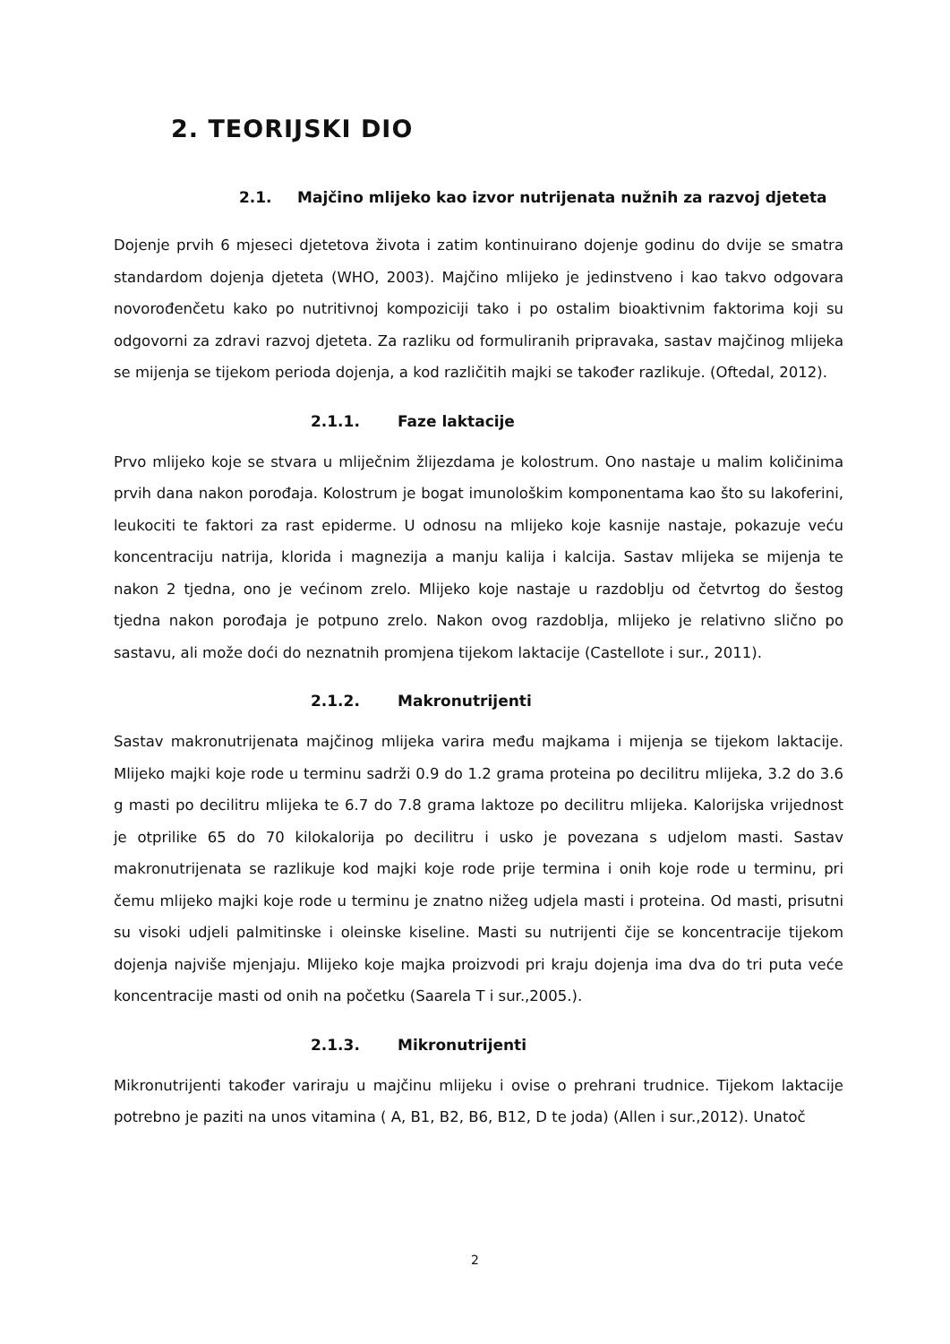2. TEORIJSKI DIO
2.1. Majčino mlijeko kao izvor nutrijenata nužnih za razvoj djeteta
Dojenje prvih 6 mjeseci djetetova života i zatim kontinuirano dojenje godinu do dvije se smatra standardom dojenja djeteta (WHO, 2003). Majčino mlijeko je jedinstveno i kao takvo odgovara novorođenčetu kako po nutritivnoj kompoziciji tako i po ostalim bioaktivnim faktorima koji su odgovorni za zdravi razvoj djeteta. Za razliku od formuliranih pripravaka, sastav majčinog mlijeka se mijenja se tijekom perioda dojenja, a kod različitih majki se također razlikuje. (Oftedal, 2012).
2.1.1. Faze laktacije
Prvo mlijeko koje se stvara u mliječnim žlijezdama je kolostrum. Ono nastaje u malim količinima prvih dana nakon porođaja. Kolostrum je bogat imunološkim komponentama kao što su lakoferini, leukociti te faktori za rast epiderme. U odnosu na mlijeko koje kasnije nastaje, pokazuje veću koncentraciju natrija, klorida i magnezija a manju kalija i kalcija. Sastav mlijeka se mijenja te nakon 2 tjedna, ono je većinom zrelo. Mlijeko koje nastaje u razdoblju od četvrtog do šestog tjedna nakon porođaja je potpuno zrelo. Nakon ovog razdoblja, mlijeko je relativno slično po sastavu, ali može doći do neznatnih promjena tijekom laktacije (Castellote i sur., 2011).
2.1.2. Makronutrijenti
Sastav makronutrijenata majčinog mlijeka varira među majkama i mijenja se tijekom laktacije. Mlijeko majki koje rode u terminu sadrži 0.9 do 1.2 grama proteina po decilitru mlijeka, 3.2 do 3.6 g masti po decilitru mlijeka te 6.7 do 7.8 grama laktoze po decilitru mlijeka. Kalorijska vrijednost je otprilike 65 do 70 kilokalorija po decilitru i usko je povezana s udjelom masti. Sastav makronutrijenata se razlikuje kod majki koje rode prije termina i onih koje rode u terminu, pri čemu mlijeko majki koje rode u terminu je znatno nižeg udjela masti i proteina. Od masti, prisutni su visoki udjeli palmitinske i oleinske kiseline. Masti su nutrijenti čije se koncentracije tijekom dojenja najviše mjenjaju. Mlijeko koje majka proizvodi pri kraju dojenja ima dva do tri puta veće koncentracije masti od onih na početku (Saarela T i sur.,2005.).
2.1.3. Mikronutrijenti
Mikronutrijenti također variraju u majčinu mlijeku i ovise o prehrani trudnice. Tijekom laktacije potrebno je paziti na unos vitamina ( A, B1, B2, B6, B12, D te joda) (Allen i sur.,2012). Unatoč
2